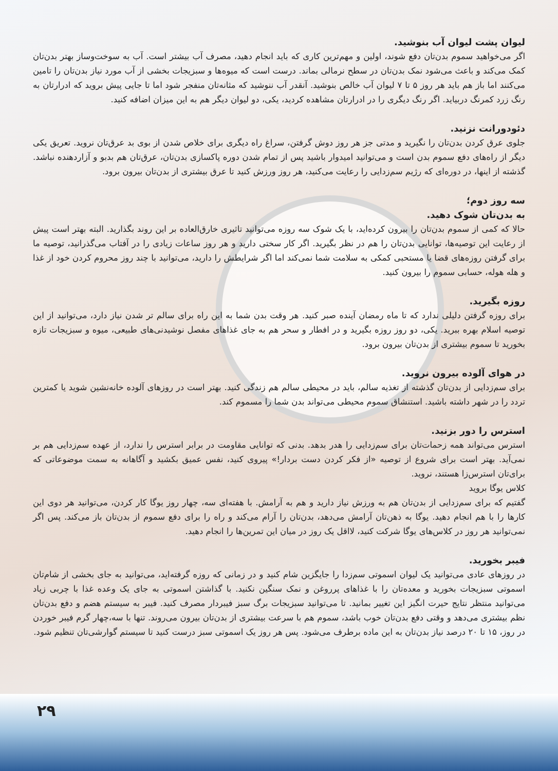لیوان پشت لیوان آب بنوشید.
اگر می‌خواهید سموم بدن‌تان دفع شوند، اولین و مهم‌ترین کاری که باید انجام دهید، مصرف آب بیشتر است. آب به سوخت‌وساز بهتر بدن‌تان کمک می‌کند و باعث می‌شود نمک بدن‌تان در سطح نرمالی بماند. درست است که میوه‌ها و سبزیجات بخشی از آب مورد نیاز بدن‌تان را تامین می‌کنند اما باز هم باید هر روز ۵ تا ۷ لیوان آب خالص بنوشید. آنقدر آب ننوشید که مثانه‌تان منفجر شود اما تا جایی پیش بروید که ادرارتان به رنگ زرد کمرنگ دربیاید. اگر رنگ دیگری را در ادرارتان مشاهده کردید، یکی، دو لیوان دیگر هم به این میزان اضافه کنید.
دئودورانت نزنید.
جلوی عرق کردن بدن‌تان را نگیرید و مدتی جز هر روز دوش گرفتن، سراغ راه دیگری برای خلاص شدن از بوی بد عرق‌تان نروید. تعریق یکی دیگر از راه‌های دفع سموم بدن است و می‌توانید امیدوار باشید پس از تمام شدن دوره پاکسازی بدن‌تان، عرق‌تان هم بدبو و آزاردهنده نباشد. گذشته از اینها، در دوره‌ای که رژیم سم‌زدایی را رعایت می‌کنید، هر روز ورزش کنید تا عرق بیشتری از بدن‌تان بیرون برود.
سه روز دوم؛
به بدن‌تان شوک دهید.
حالا که کمی از سموم بدن‌تان را بیرون کرده‌اید، با یک شوک سه روزه می‌توانید تاثیری خارق‌العاده بر این روند بگذارید. البته بهتر است پیش از رعایت این توصیه‌ها، توانایی بدن‌تان را هم در نظر بگیرید. اگر کار سختی دارید و هر روز ساعات زیادی را در آفتاب می‌گذرانید، توصیه ما برای گرفتن روزه‌های قضا یا مستحبی کمکی به سلامت شما نمی‌کند اما اگر شرایطش را دارید، می‌توانید با چند روز محروم کردن خود از غذا و هله هوله، حسابی سموم را بیرون کنید.
روزه بگیرید.
برای روزه گرفتن دلیلی ندارد که تا ماه رمضان آینده صبر کنید. هر وقت بدن شما به این راه برای سالم تر شدن نیاز دارد، می‌توانید از این توصیه اسلام بهره ببرید. یکی، دو روز روزه بگیرید و در افطار و سحر هم به جای غذاهای مفصل نوشیدنی‌های طبیعی، میوه و سبزیجات تازه بخورید تا سموم بیشتری از بدن‌تان بیرون برود.
در هوای آلوده بیرون نروید.
برای سم‌زدایی از بدن‌تان گذشته از تغذیه سالم، باید در محیطی سالم هم زندگی کنید. بهتر است در روزهای آلوده خانه‌نشین شوید یا کمترین تردد را در شهر داشته باشید. استنشاق سموم محیطی می‌تواند بدن شما را مسموم کند.
استرس را دور بزنید.
استرس می‌تواند همه زحمات‌تان برای سم‌زدایی را هدر بدهد. بدنی که توانایی مقاومت در برابر استرس را ندارد، از عهده سم‌زدایی هم بر نمی‌آید. بهتر است برای شروع از توصیه «از فکر کردن دست بردار!» پیروی کنید، نفس عمیق بکشید و آگاهانه به سمت موضوعاتی که برای‌تان استرس‌زا هستند، نروید.
کلاس یوگا بروید
گفتیم که برای سم‌زدایی از بدن‌تان هم به ورزش نیاز دارید و هم به آرامش. با هفته‌ای سه، چهار روز یوگا کار کردن، می‌توانید هر دوی این کارها را با هم انجام دهید. یوگا به ذهن‌تان آرامش می‌دهد، بدن‌تان را آرام می‌کند و راه را برای دفع سموم از بدن‌تان باز می‌کند. پس اگر نمی‌توانید هر روز در کلاس‌های یوگا شرکت کنید، لااقل یک روز در میان این تمرین‌ها را انجام دهید.
فیبر بخورید.
در روزهای عادی می‌توانید یک لیوان اسموتی سم‌زدا را جایگزین شام کنید و در زمانی که روزه گرفته‌اید، می‌توانید به جای بخشی از شام‌تان اسموتی سبزیجات بخورید و معده‌تان را با غذاهای پرروغن و نمک سنگین نکنید. با گذاشتن اسموتی به جای یک وعده غذا با چربی زیاد می‌توانید منتظر نتایج حیرت انگیز این تغییر بمانید. تا می‌توانید سبزیجات برگ سبز فیبردار مصرف کنید. فیبر به سیستم هضم و دفع بدن‌تان نظم بیشتری می‌دهد و وقتی دفع بدن‌تان خوب باشد، سموم هم با سرعت بیشتری از بدن‌تان بیرون می‌روند. تنها با سه،چهار گرم فیبر خوردن در روز، ۱۵ تا ۲۰ درصد نیاز بدن‌تان به این ماده برطرف می‌شود. پس هر روز یک اسموتی سبز درست کنید تا سیستم گوارشی‌تان تنظیم شود.
۲۹